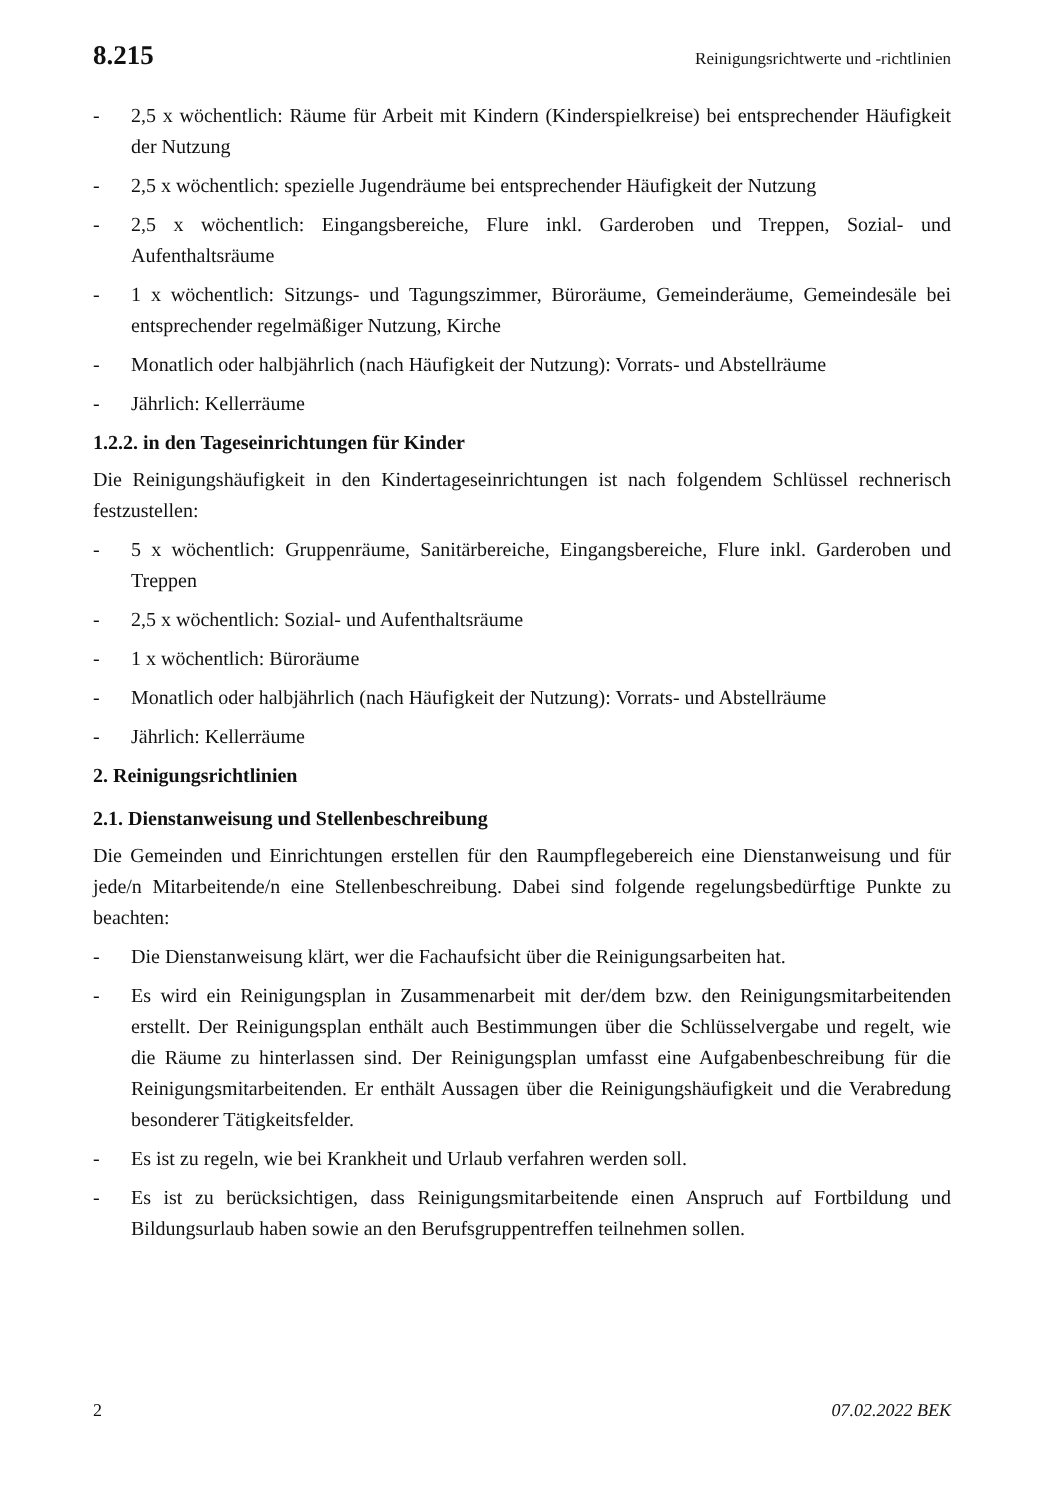8.215 Reinigungsrichtwerte und -richtlinien
- 2,5 x wöchentlich: Räume für Arbeit mit Kindern (Kinderspielkreise) bei entsprechender Häufigkeit der Nutzung
- 2,5 x wöchentlich: spezielle Jugendräume bei entsprechender Häufigkeit der Nutzung
- 2,5 x wöchentlich: Eingangsbereiche, Flure inkl. Garderoben und Treppen, Sozial- und Aufenthaltsräume
- 1 x wöchentlich: Sitzungs- und Tagungszimmer, Büroräume, Gemeinderäume, Gemeindesäle bei entsprechender regelmäßiger Nutzung, Kirche
- Monatlich oder halbjährlich (nach Häufigkeit der Nutzung): Vorrats- und Abstellräume
- Jährlich: Kellerräume
1.2.2. in den Tageseinrichtungen für Kinder
Die Reinigungshäufigkeit in den Kindertageseinrichtungen ist nach folgendem Schlüssel rechnerisch festzustellen:
- 5 x wöchentlich: Gruppenräume, Sanitärbereiche, Eingangsbereiche, Flure inkl. Garderoben und Treppen
- 2,5 x wöchentlich: Sozial- und Aufenthaltsräume
- 1 x wöchentlich: Büroräume
- Monatlich oder halbjährlich (nach Häufigkeit der Nutzung): Vorrats- und Abstellräume
- Jährlich: Kellerräume
2. Reinigungsrichtlinien
2.1. Dienstanweisung und Stellenbeschreibung
Die Gemeinden und Einrichtungen erstellen für den Raumpflegebereich eine Dienstanweisung und für jede/n Mitarbeitende/n eine Stellenbeschreibung. Dabei sind folgende regelungsbedürftige Punkte zu beachten:
- Die Dienstanweisung klärt, wer die Fachaufsicht über die Reinigungsarbeiten hat.
- Es wird ein Reinigungsplan in Zusammenarbeit mit der/dem bzw. den Reinigungsmitarbeitenden erstellt. Der Reinigungsplan enthält auch Bestimmungen über die Schlüsselvergabe und regelt, wie die Räume zu hinterlassen sind. Der Reinigungsplan umfasst eine Aufgabenbeschreibung für die Reinigungsmitarbeitenden. Er enthält Aussagen über die Reinigungshäufigkeit und die Verabredung besonderer Tätigkeitsfelder.
- Es ist zu regeln, wie bei Krankheit und Urlaub verfahren werden soll.
- Es ist zu berücksichtigen, dass Reinigungsmitarbeitende einen Anspruch auf Fortbildung und Bildungsurlaub haben sowie an den Berufsgruppentreffen teilnehmen sollen.
2 07.02.2022 BEK